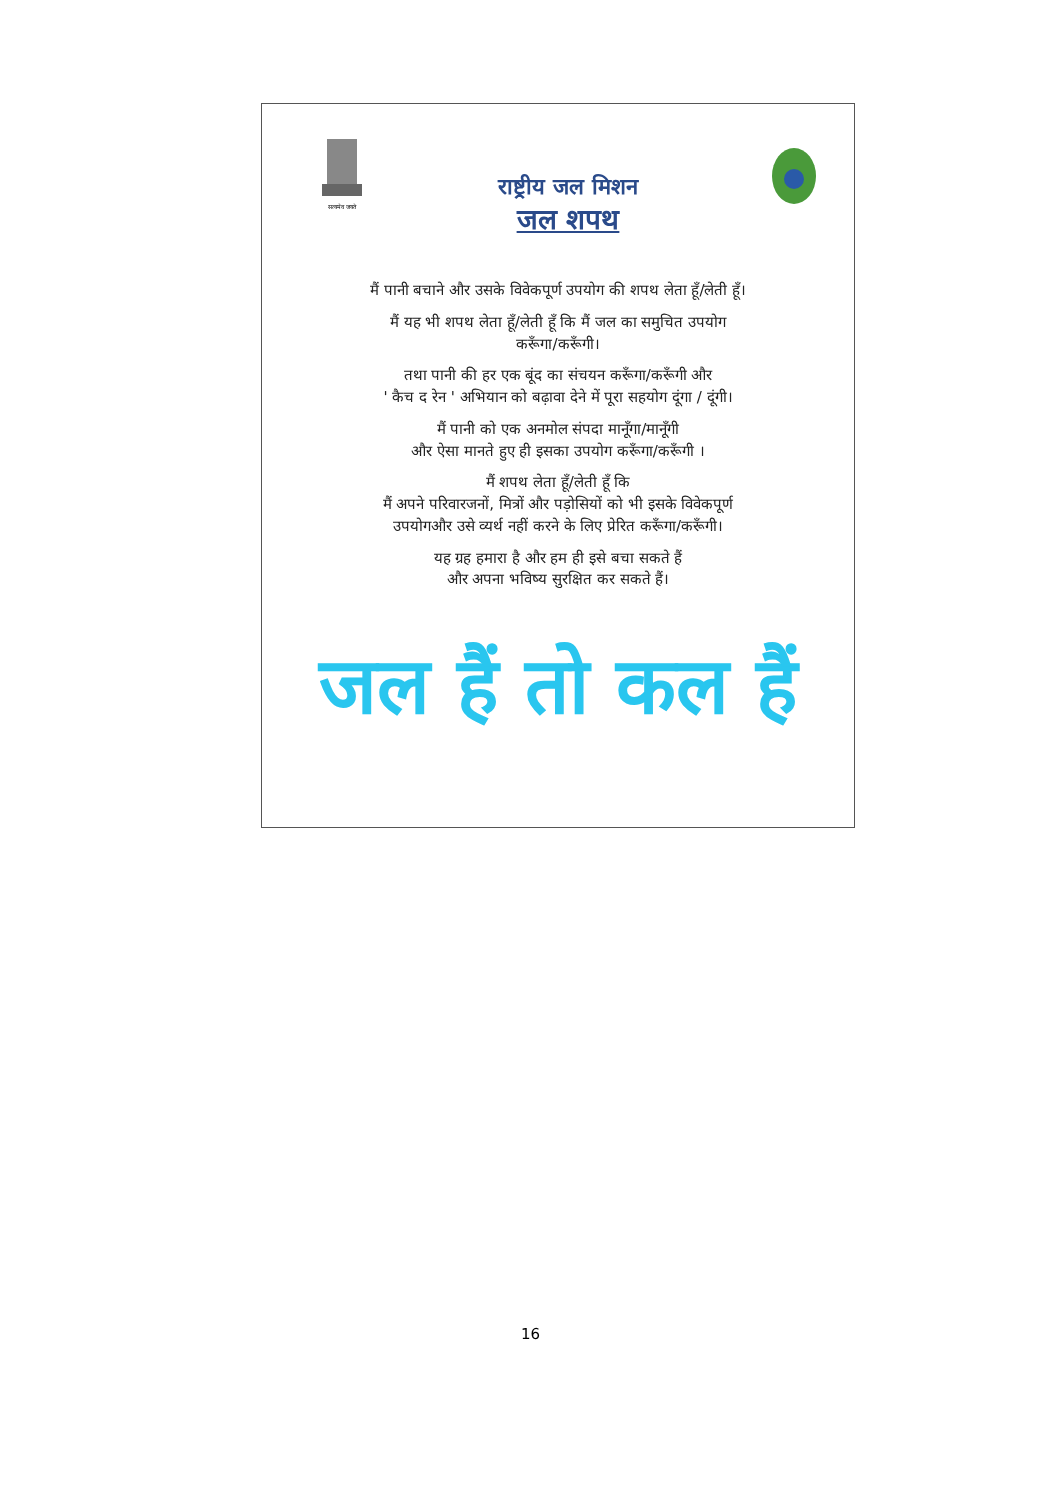सत्यमेव जयते
राष्ट्रीय जल मिशन
जल शपथ
मैं पानी बचाने और उसके विवेकपूर्ण उपयोग की शपथ लेता हूँ/लेती हूँ।
मैं यह भी शपथ लेता हूँ/लेती हूँ कि मैं जल का समुचित उपयोग
करूँगा/करूँगी।
तथा पानी की हर एक बूंद का संचयन करूँगा/करूँगी और
' कैच द रेन ' अभियान को बढ़ावा देने में पूरा सहयोग दूंगा / दूंगी।
मैं पानी को एक अनमोल संपदा मानूँगा/मानूँगी
और ऐसा मानते हुए ही इसका उपयोग करूँगा/करूँगी ।
मैं शपथ लेता हूँ/लेती हूँ कि
मैं अपने परिवारजनों, मित्रों और पड़ोसियों को भी इसके विवेकपूर्ण
उपयोगऔर उसे व्यर्थ नहीं करने के लिए प्रेरित करूँगा/करूँगी।
यह ग्रह हमारा है और हम ही इसे बचा सकते हैं
और अपना भविष्य सुरक्षित कर सकते हैं।
जल हैं तो कल हैं
16